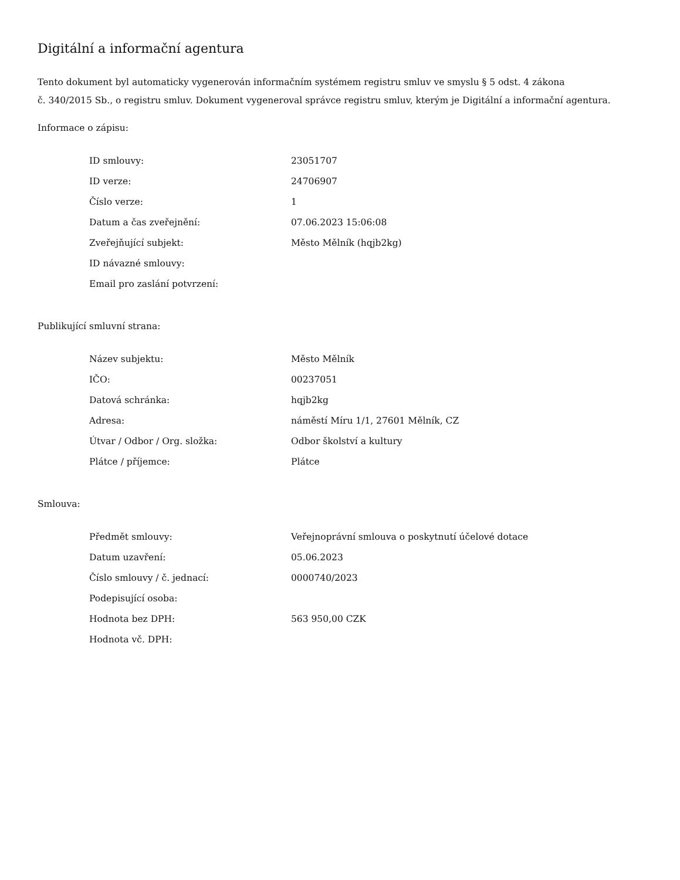Digitální a informační agentura
Tento dokument byl automaticky vygenerován informačním systémem registru smluv ve smyslu § 5 odst. 4 zákona
č. 340/2015 Sb., o registru smluv. Dokument vygeneroval správce registru smluv, kterým je Digitální a informační agentura.
Informace o zápisu:
| ID smlouvy: | 23051707 |
| ID verze: | 24706907 |
| Číslo verze: | 1 |
| Datum a čas zveřejnění: | 07.06.2023 15:06:08 |
| Zveřejňující subjekt: | Město Mělník (hqjb2kg) |
| ID návazné smlouvy: | |
| Email pro zaslání potvrzení: | |
Publikující smluvní strana:
| Název subjektu: | Město Mělník |
| IČO: | 00237051 |
| Datová schránka: | hqjb2kg |
| Adresa: | náměstí Míru 1/1, 27601 Mělník, CZ |
| Útvar / Odbor / Org. složka: | Odbor školství a kultury |
| Plátce / příjemce: | Plátce |
Smlouva:
| Předmět smlouvy: | Veřejnoprávní smlouva o poskytnutí účelové dotace |
| Datum uzavření: | 05.06.2023 |
| Číslo smlouvy / č. jednací: | 0000740/2023 |
| Podepisující osoba: | |
| Hodnota bez DPH: | 563 950,00 CZK |
| Hodnota vč. DPH: | |